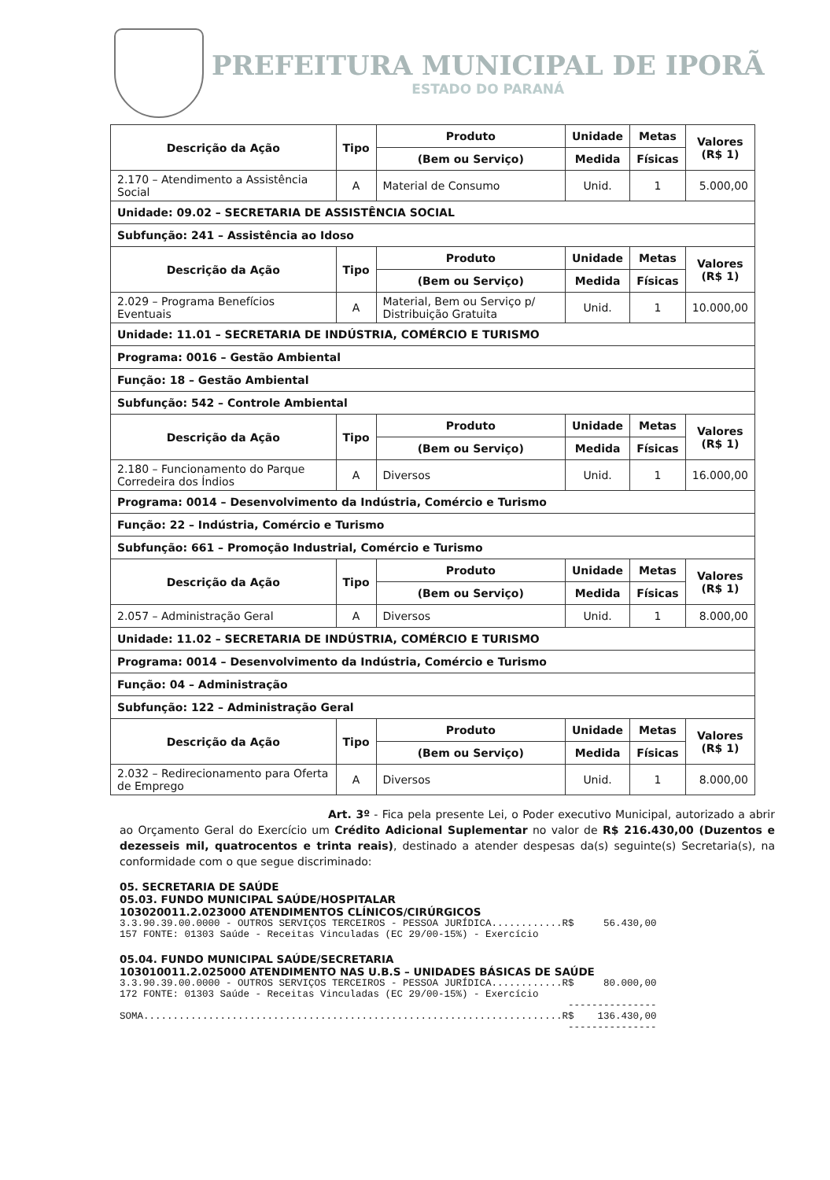PREFEITURA MUNICIPAL DE IPORÃ
ESTADO DO PARANÁ
| Descrição da Ação | Tipo | Produto | Unidade | Metas | Valores (R$ 1) |
| --- | --- | --- | --- | --- | --- |
| | | (Bem ou Serviço) | Medida | Físicas | |
| 2.170 – Atendimento a Assistência Social | A | Material de Consumo | Unid. | 1 | 5.000,00 |
| Unidade: 09.02 – SECRETARIA DE ASSISTÊNCIA SOCIAL | | | | | |
| Subfunção: 241 – Assistência ao Idoso | | | | | |
| Descrição da Ação | Tipo | Produto | Unidade | Metas | Valores (R$ 1) |
| | | (Bem ou Serviço) | Medida | Físicas | |
| 2.029 – Programa Benefícios Eventuais | A | Material, Bem ou Serviço p/ Distribuição Gratuita | Unid. | 1 | 10.000,00 |
| Unidade: 11.01 – SECRETARIA DE INDÚSTRIA, COMÉRCIO E TURISMO | | | | | |
| Programa: 0016 – Gestão Ambiental | | | | | |
| Função: 18 – Gestão Ambiental | | | | | |
| Subfunção: 542 – Controle Ambiental | | | | | |
| Descrição da Ação | Tipo | Produto | Unidade | Metas | Valores (R$ 1) |
| | | (Bem ou Serviço) | Medida | Físicas | |
| 2.180 – Funcionamento do Parque Corredeira dos Índios | A | Diversos | Unid. | 1 | 16.000,00 |
| Programa: 0014 – Desenvolvimento da Indústria, Comércio e Turismo | | | | | |
| Função: 22 – Indústria, Comércio e Turismo | | | | | |
| Subfunção: 661 – Promoção Industrial, Comércio e Turismo | | | | | |
| Descrição da Ação | Tipo | Produto | Unidade | Metas | Valores (R$ 1) |
| | | (Bem ou Serviço) | Medida | Físicas | |
| 2.057 – Administração Geral | A | Diversos | Unid. | 1 | 8.000,00 |
| Unidade: 11.02 – SECRETARIA DE INDÚSTRIA, COMÉRCIO E TURISMO | | | | | |
| Programa: 0014 – Desenvolvimento da Indústria, Comércio e Turismo | | | | | |
| Função: 04 – Administração | | | | | |
| Subfunção: 122 – Administração Geral | | | | | |
| Descrição da Ação | Tipo | Produto | Unidade | Metas | Valores (R$ 1) |
| | | (Bem ou Serviço) | Medida | Físicas | |
| 2.032 – Redirecionamento para Oferta de Emprego | A | Diversos | Unid. | 1 | 8.000,00 |
Art. 3º - Fica pela presente Lei, o Poder executivo Municipal, autorizado a abrir ao Orçamento Geral do Exercício um Crédito Adicional Suplementar no valor de R$ 216.430,00 (Duzentos e dezesseis mil, quatrocentos e trinta reais), destinado a atender despesas da(s) seguinte(s) Secretaria(s), na conformidade com o que segue discriminado:
05. SECRETARIA DE SAÚDE
05.03. FUNDO MUNICIPAL SAÚDE/HOSPITALAR
103020011.2.023000 ATENDIMENTOS CLÍNICOS/CIRÚRGICOS
3.3.90.39.00.0000 - OUTROS SERVIÇOS TERCEIROS - PESSOA JURÍDICA............R$     56.430,00
157 FONTE: 01303 Saúde - Receitas Vinculadas (EC 29/00-15%) - Exercício
05.04. FUNDO MUNICIPAL SAÚDE/SECRETARIA
103010011.2.025000 ATENDIMENTO NAS U.B.S – UNIDADES BÁSICAS DE SAÚDE
3.3.90.39.00.0000 - OUTROS SERVIÇOS TERCEIROS - PESSOA JURÍDICA............R$     80.000,00
172 FONTE: 01303 Saúde - Receitas Vinculadas (EC 29/00-15%) - Exercício
                                                                            ---------------
SOMA.......................................................................R$    136.430,00
                                                                            ---------------